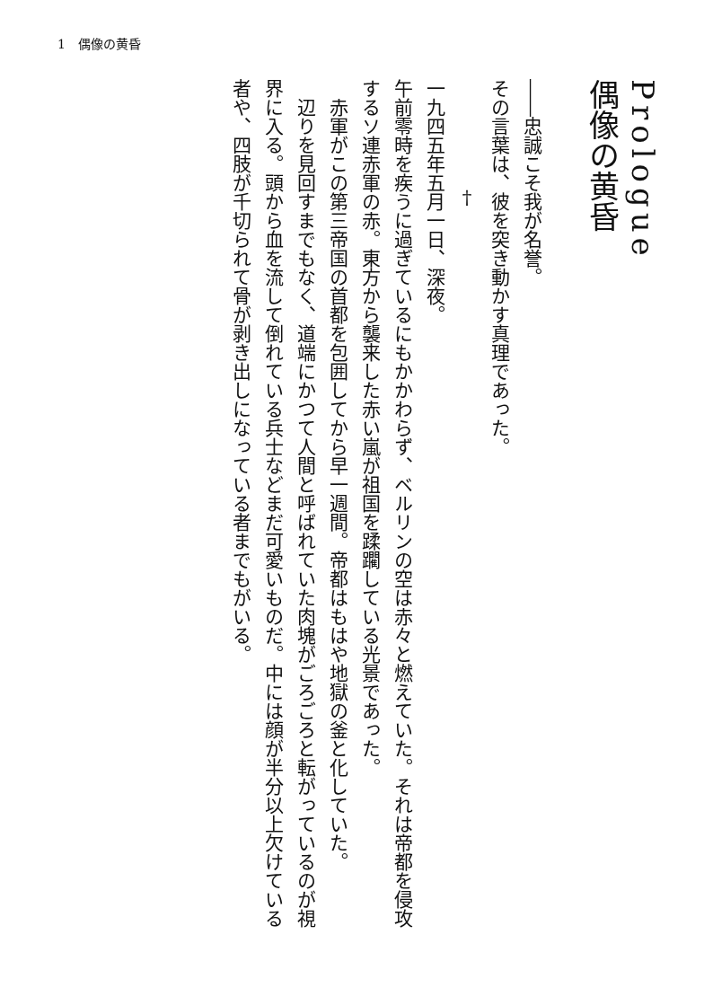1　偶像の黄昏
Prologue
偶像の黄昏
――忠誠こそ我が名誉。
その言葉は、彼を突き動かす真理であった。
†
一九四五年五月一日、深夜。
午前零時を疾うに過ぎているにもかかわらず、ベルリンの空は赤々と燃えていた。それは帝都を侵攻するソ連赤軍の赤。東方から襲来した赤い嵐が祖国を蹂躙している光景であった。
　赤軍がこの第三帝国の首都を包囲してから早一週間。帝都はもはや地獄の釜と化していた。
　辺りを見回すまでもなく、道端にかつて人間と呼ばれていた肉塊がごろごろと転がっているのが視界に入る。頭から血を流して倒れている兵士などまだ可愛いものだ。中には顔が半分以上欠けている者や、四肢が千切られて骨が剥き出しになっている者までもがいる。